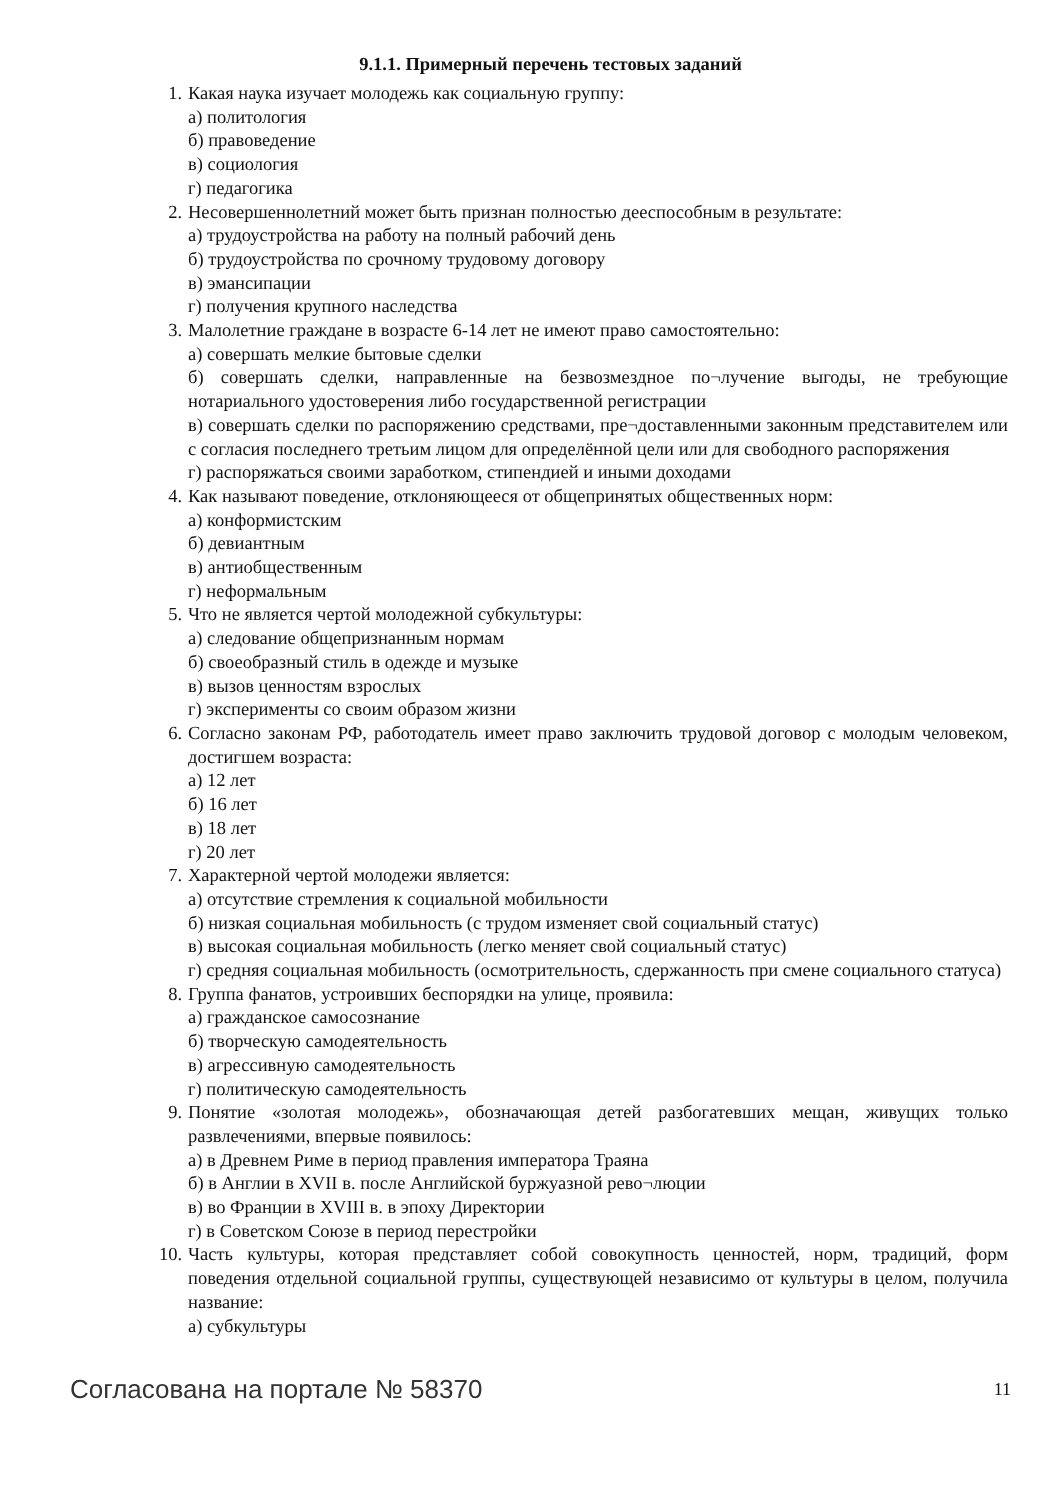9.1.1. Примерный перечень тестовых заданий
1. Какая наука изучает молодежь как социальную группу:
а) политология
б) правоведение
в) социология
г) педагогика
2. Несовершеннолетний может быть признан полностью дееспособным в результате:
а) трудоустройства на работу на полный рабочий день
б) трудоустройства по срочному трудовому договору
в) эмансипации
г) получения крупного наследства
3. Малолетние граждане в возрасте 6-14 лет не имеют право самостоятельно:
а) совершать мелкие бытовые сделки
б) совершать сделки, направленные на безвозмездное по¬лучение выгоды, не требующие нотариального удостоверения либо государственной регистрации
в) совершать сделки по распоряжению средствами, пре¬доставленными законным представителем или с согласия последнего третьим лицом для определённой цели или для свободного распоряжения
г) распоряжаться своими заработком, стипендией и иными доходами
4. Как называют поведение, отклоняющееся от общепринятых общественных норм:
а) конформистским
б) девиантным
в) антиобщественным
г) неформальным
5. Что не является чертой молодежной субкультуры:
а) следование общепризнанным нормам
б) своеобразный стиль в одежде и музыке
в) вызов ценностям взрослых
г) эксперименты со своим образом жизни
6. Согласно законам РФ, работодатель имеет право заключить трудовой договор с молодым человеком, достигшем возраста:
а) 12 лет
б) 16 лет
в) 18 лет
г) 20 лет
7. Характерной чертой молодежи является:
а) отсутствие стремления к социальной мобильности
б) низкая социальная мобильность (с трудом изменяет свой социальный статус)
в) высокая социальная мобильность (легко меняет свой социальный статус)
г) средняя социальная мобильность (осмотрительность, сдержанность при смене социального статуса)
8. Группа фанатов, устроивших беспорядки на улице, проявила:
а) гражданское самосознание
б) творческую самодеятельность
в) агрессивную самодеятельность
г) политическую самодеятельность
9. Понятие «золотая молодежь», обозначающая детей разбогатевших мещан, живущих только развлечениями, впервые появилось:
а) в Древнем Риме в период правления императора Траяна
б) в Англии в XVII в. после Английской буржуазной рево¬люции
в) во Франции в XVIII в. в эпоху Директории
г) в Советском Союзе в период перестройки
10. Часть культуры, которая представляет собой совокупность ценностей, норм, традиций, форм поведения отдельной социальной группы, существующей независимо от культуры в целом, получила название:
а) субкультуры
Согласована на портале № 58370 11